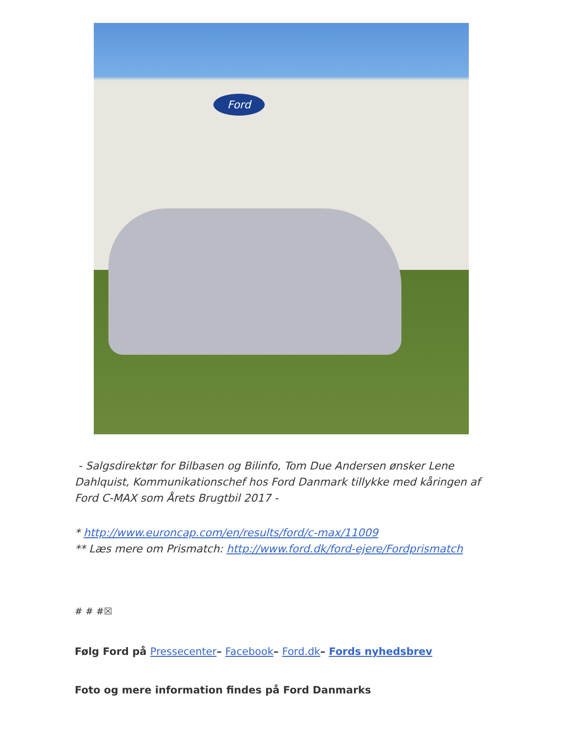Ford
- Salgsdirektør for Bilbasen og Bilinfo, Tom Due Andersen ønsker Lene Dahlquist, Kommunikationschef hos Ford Danmark tillykke med kåringen af Ford C-MAX som Årets Brugtbil 2017 -
* http://www.euroncap.com/en/results/ford/c-max/11009
** Læs mere om Prismatch: http://www.ford.dk/ford-ejere/Fordprismatch
# # #☒
Følg Ford på Pressecenter– Facebook– Ford.dk– Fords nyhedsbrev
Foto og mere information findes på Ford Danmarks